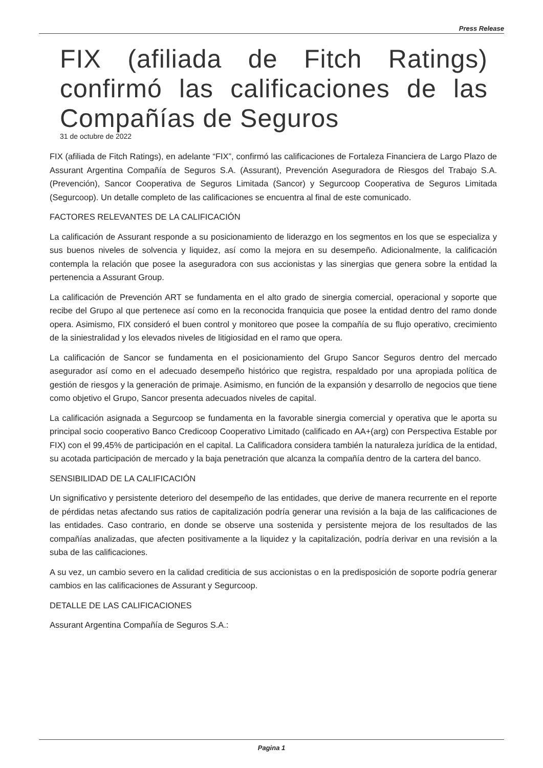Press Release
FIX (afiliada de Fitch Ratings) confirmó las calificaciones de las Compañías de Seguros
31 de octubre de 2022
FIX (afiliada de Fitch Ratings), en adelante “FIX”, confirmó las calificaciones de Fortaleza Financiera de Largo Plazo de Assurant Argentina Compañía de Seguros S.A. (Assurant), Prevención Aseguradora de Riesgos del Trabajo S.A. (Prevención), Sancor Cooperativa de Seguros Limitada (Sancor) y Segurcoop Cooperativa de Seguros Limitada (Segurcoop). Un detalle completo de las calificaciones se encuentra al final de este comunicado.
FACTORES RELEVANTES DE LA CALIFICACIÓN
La calificación de Assurant responde a su posicionamiento de liderazgo en los segmentos en los que se especializa y sus buenos niveles de solvencia y liquidez, así como la mejora en su desempeño. Adicionalmente, la calificación contempla la relación que posee la aseguradora con sus accionistas y las sinergias que genera sobre la entidad la pertenencia a Assurant Group.
La calificación de Prevención ART se fundamenta en el alto grado de sinergia comercial, operacional y soporte que recibe del Grupo al que pertenece así como en la reconocida franquicia que posee la entidad dentro del ramo donde opera. Asimismo, FIX consideró el buen control y monitoreo que posee la compañía de su flujo operativo, crecimiento de la siniestralidad y los elevados niveles de litigiosidad en el ramo que opera.
La calificación de Sancor se fundamenta en el posicionamiento del Grupo Sancor Seguros dentro del mercado asegurador así como en el adecuado desempeño histórico que registra, respaldado por una apropiada política de gestión de riesgos y la generación de primaje. Asimismo, en función de la expansión y desarrollo de negocios que tiene como objetivo el Grupo, Sancor presenta adecuados niveles de capital.
La calificación asignada a Segurcoop se fundamenta en la favorable sinergia comercial y operativa que le aporta su principal socio cooperativo Banco Credicoop Cooperativo Limitado (calificado en AA+(arg) con Perspectiva Estable por FIX) con el 99,45% de participación en el capital. La Calificadora considera también la naturaleza jurídica de la entidad, su acotada participación de mercado y la baja penetración que alcanza la compañía dentro de la cartera del banco.
SENSIBILIDAD DE LA CALIFICACIÓN
Un significativo y persistente deterioro del desempeño de las entidades, que derive de manera recurrente en el reporte de pérdidas netas afectando sus ratios de capitalización podría generar una revisión a la baja de las calificaciones de las entidades. Caso contrario, en donde se observe una sostenida y persistente mejora de los resultados de las compañías analizadas, que afecten positivamente a la liquidez y la capitalización, podría derivar en una revisión a la suba de las calificaciones.
A su vez, un cambio severo en la calidad crediticia de sus accionistas o en la predisposición de soporte podría generar cambios en las calificaciones de Assurant y Segurcoop.
DETALLE DE LAS CALIFICACIONES
Assurant Argentina Compañía de Seguros S.A.:
Pagina 1